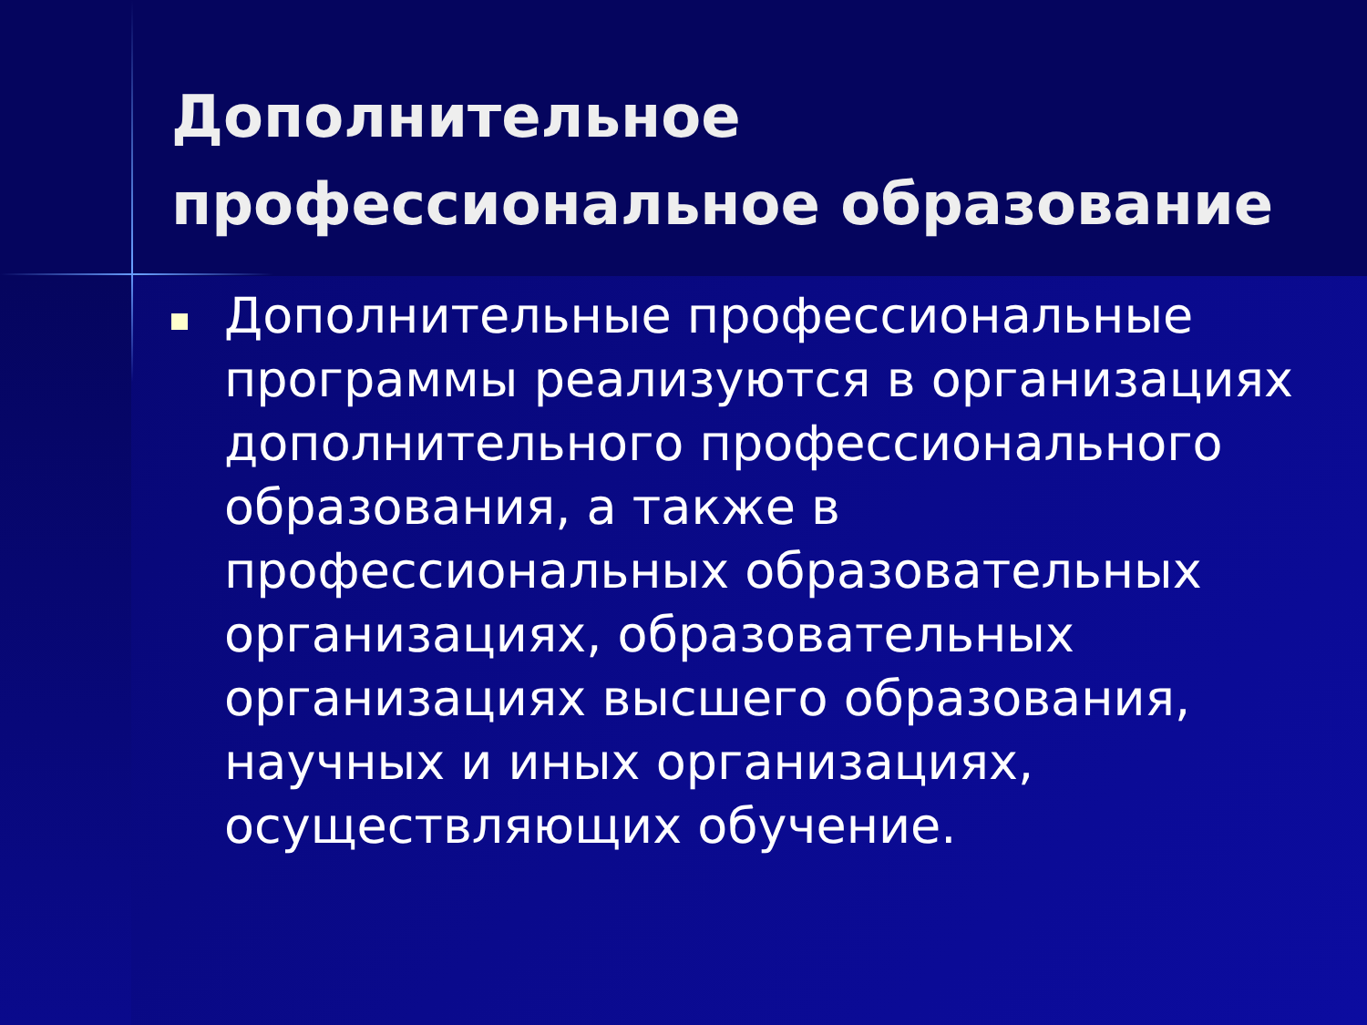Дополнительное профессиональное образование
Дополнительные профессиональные программы реализуются в организациях дополнительного профессионального образования, а также в профессиональных образовательных организациях, образовательных организациях высшего образования, научных и иных организациях, осуществляющих обучение.